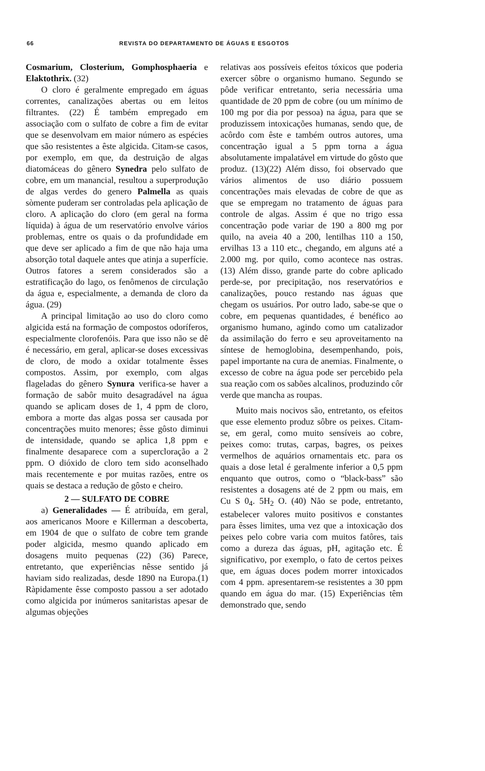66 REVISTA DO DEPARTAMENTO DE ÁGUAS E ESGOTOS
Cosmarium, Closterium, Gomphosphaeria e Elaktothrix. (32)
O cloro é geralmente empregado em águas correntes, canalizações abertas ou em leitos filtrantes. (22) É também empregado em associação com o sulfato de cobre a fim de evitar que se desenvolvam em maior número as espécies que são resistentes a êste algicida. Citam-se casos, por exemplo, em que, da destruição de algas diatomáceas do gênero Synedra pelo sulfato de cobre, em um manancial, resultou a superprodução de algas verdes do genero Palmella as quais sòmente puderam ser controladas pela aplicação de cloro. A aplicação do cloro (em geral na forma líquida) à água de um reservatório envolve vários problemas, entre os quais o da profundidade em que deve ser aplicado a fim de que não haja uma absorção total daquele antes que atinja a superfície. Outros fatores a serem considerados são a estratificação do lago, os fenômenos de circulação da água e, especialmente, a demanda de cloro da água. (29)
A principal limitação ao uso do cloro como algicida está na formação de compostos odoríferos, especialmente clorofenóis. Para que isso não se dê é necessário, em geral, aplicar-se doses excessivas de cloro, de modo a oxidar totalmente êsses compostos. Assim, por exemplo, com algas flageladas do gênero Synura verifica-se haver a formação de sabôr muito desagradável na água quando se aplicam doses de 1, 4 ppm de cloro, embora a morte das algas possa ser causada por concentrações muito menores; êsse gôsto diminui de intensidade, quando se aplica 1,8 ppm e finalmente desaparece com a supercloração a 2 ppm. O dióxido de cloro tem sido aconselhado mais recentemente e por muitas razões, entre os quais se destaca a redução de gôsto e cheiro.
2 — SULFATO DE COBRE
a) Generalidades — É atribuída, em geral, aos americanos Moore e Killerman a descoberta, em 1904 de que o sulfato de cobre tem grande poder algicida, mesmo quando aplicado em dosagens muito pequenas (22) (36) Parece, entretanto, que experiências nêsse sentido já haviam sido realizadas, desde 1890 na Europa.(1) Ràpidamente êsse composto passou a ser adotado como algicida por inúmeros sanitaristas apesar de algumas objeções
relativas aos possíveis efeitos tóxicos que poderia exercer sôbre o organismo humano. Segundo se pôde verificar entretanto, seria necessária uma quantidade de 20 ppm de cobre (ou um mínimo de 100 mg por dia por pessoa) na água, para que se produzissem intoxicações humanas, sendo que, de acôrdo com êste e também outros autores, uma concentração igual a 5 ppm torna a água absolutamente impalatável em virtude do gôsto que produz. (13)(22) Além disso, foi observado que vários alimentos de uso diário possuem concentrações mais elevadas de cobre de que as que se empregam no tratamento de águas para controle de algas. Assim é que no trigo essa concentração pode variar de 190 a 800 mg por quilo, na aveia 40 a 200, lentilhas 110 a 150, ervilhas 13 a 110 etc., chegando, em alguns até a 2.000 mg. por quilo, como acontece nas ostras. (13) Além disso, grande parte do cobre aplicado perde-se, por precipitação, nos reservatórios e canalizações, pouco restando nas águas que chegam os usuários. Por outro lado, sabe-se que o cobre, em pequenas quantidades, é benéfico ao organismo humano, agindo como um catalizador da assimilação do ferro e seu aproveitamento na síntese de hemoglobina, desempenhando, pois, papel importante na cura de anemias. Finalmente, o excesso de cobre na água pode ser percebido pela sua reação com os sabões alcalinos, produzindo côr verde que mancha as roupas.
Muito mais nocivos são, entretanto, os efeitos que esse elemento produz sôbre os peixes. Citam-se, em geral, como muito sensíveis ao cobre, peixes como: trutas, carpas, bagres, os peixes vermelhos de aquários ornamentais etc. para os quais a dose letal é geralmente inferior a 0,5 ppm enquanto que outros, como o “black-bass” são resistentes a dosagens até de 2 ppm ou mais, em Cu S 0<sub>4</sub>. 5H<sub>2</sub> O. (40) Não se pode, entretanto, estabelecer valores muito positivos e constantes para êsses limites, uma vez que a intoxicação dos peixes pelo cobre varia com muitos fatôres, tais como a dureza das águas, pH, agitação etc. É significativo, por exemplo, o fato de certos peixes que, em águas doces podem morrer intoxicados com 4 ppm. apresentarem-se resistentes a 30 ppm quando em água do mar. (15) Experiências têm demonstrado que, sendo